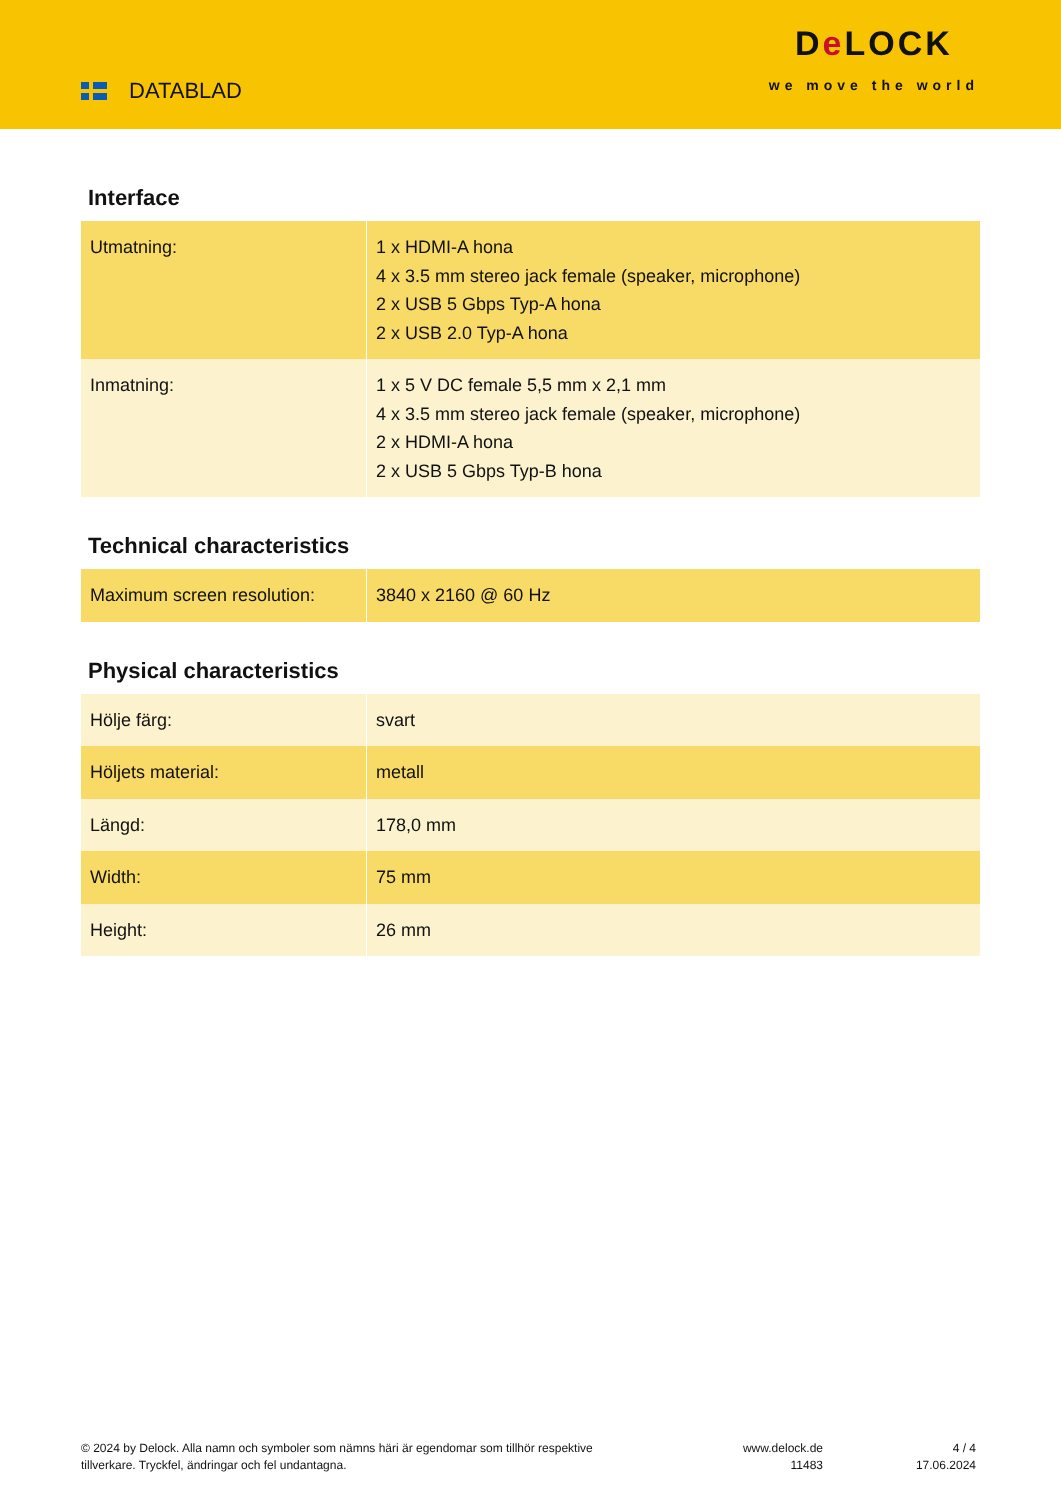DATABLAD
De LOCK
we move the world
Interface
| Utmatning: | 1 x HDMI-A hona 4 x 3.5 mm stereo jack female (speaker, microphone) 2 x USB 5 Gbps Typ-A hona 2 x USB 2.0 Typ-A hona |
| Inmatning: | 1 x 5 V DC female 5,5 mm x 2,1 mm 4 x 3.5 mm stereo jack female (speaker, microphone) 2 x HDMI-A hona 2 x USB 5 Gbps Typ-B hona |
Technical characteristics
| Maximum screen resolution: | 3840 x 2160 @ 60 Hz |
Physical characteristics
| Hölje färg: | svart |
| Höljets material: | metall |
| Längd: | 178,0 mm |
| Width: | 75 mm |
| Height: | 26 mm |
© 2024 by Delock. Alla namn och symboler som nämns häri är egendomar som tillhör respektive tillverkare. Tryckfel, ändringar och fel undantagna.
www.delock.de
11483
4 / 4
17.06.2024